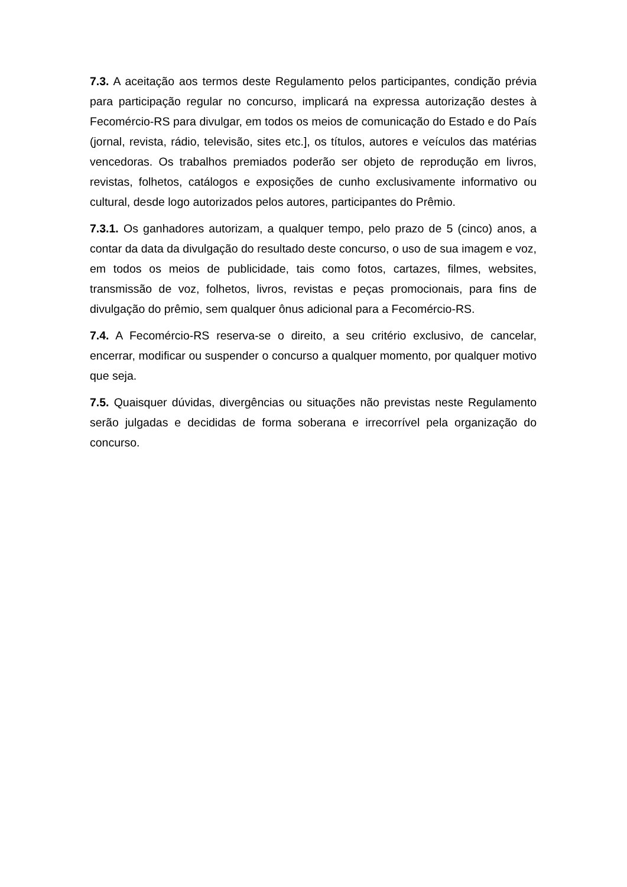7.3. A aceitação aos termos deste Regulamento pelos participantes, condição prévia para participação regular no concurso, implicará na expressa autorização destes à Fecomércio-RS para divulgar, em todos os meios de comunicação do Estado e do País (jornal, revista, rádio, televisão, sites etc.], os títulos, autores e veículos das matérias vencedoras. Os trabalhos premiados poderão ser objeto de reprodução em livros, revistas, folhetos, catálogos e exposições de cunho exclusivamente informativo ou cultural, desde logo autorizados pelos autores, participantes do Prêmio.
7.3.1. Os ganhadores autorizam, a qualquer tempo, pelo prazo de 5 (cinco) anos, a contar da data da divulgação do resultado deste concurso, o uso de sua imagem e voz, em todos os meios de publicidade, tais como fotos, cartazes, filmes, websites, transmissão de voz, folhetos, livros, revistas e peças promocionais, para fins de divulgação do prêmio, sem qualquer ônus adicional para a Fecomércio-RS.
7.4. A Fecomércio-RS reserva-se o direito, a seu critério exclusivo, de cancelar, encerrar, modificar ou suspender o concurso a qualquer momento, por qualquer motivo que seja.
7.5. Quaisquer dúvidas, divergências ou situações não previstas neste Regulamento serão julgadas e decididas de forma soberana e irrecorrível pela organização do concurso.